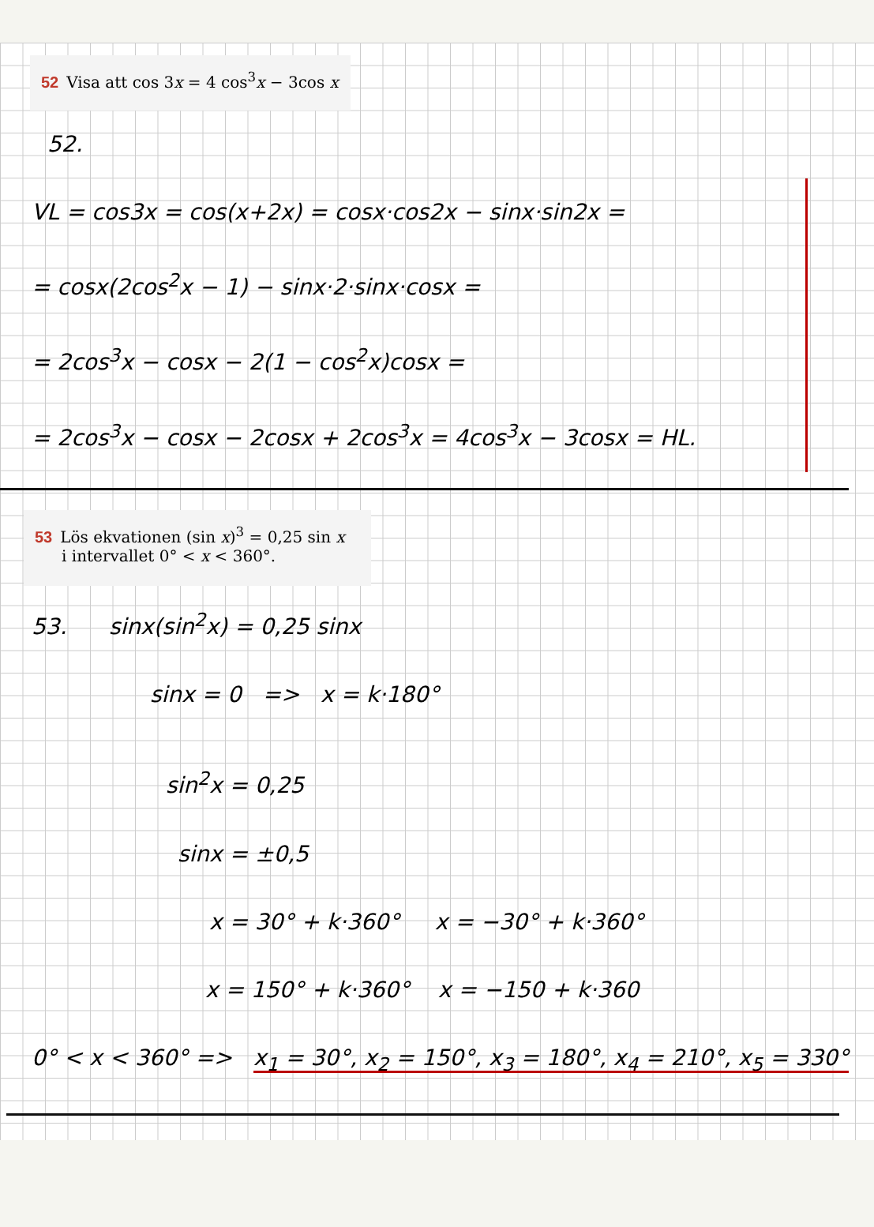52 Visa att cos 3x = 4 cos<sup>3</sup>x − 3cos x
52.
VL = cos3x = cos(x+2x) = cosx·cos2x − sinx·sin2x =
= cosx(2cos<sup>2</sup>x − 1) − sinx·2·sinx·cosx =
= 2cos<sup>3</sup>x − cosx − 2(1 − cos<sup>2</sup>x)cosx =
= 2cos<sup>3</sup>x − cosx − 2cosx + 2cos<sup>3</sup>x = 4cos<sup>3</sup>x − 3cosx = HL.
53 Lös ekvationen (sin x)<sup>3</sup> = 0,25 sin x
i intervallet 0° < x < 360°.
53. sinx(sin<sup>2</sup>x) = 0,25 sinx
sinx = 0 => x = k·180°
sin<sup>2</sup>x = 0,25
sinx = ±0,5
x = 30° + k·360° x = −30° + k·360°
x = 150° + k·360° x = −150 + k·360
0° < x < 360° => x<sub>1</sub> = 30°, x<sub>2</sub> = 150°, x<sub>3</sub> = 180°, x<sub>4</sub> = 210°, x<sub>5</sub> = 330°